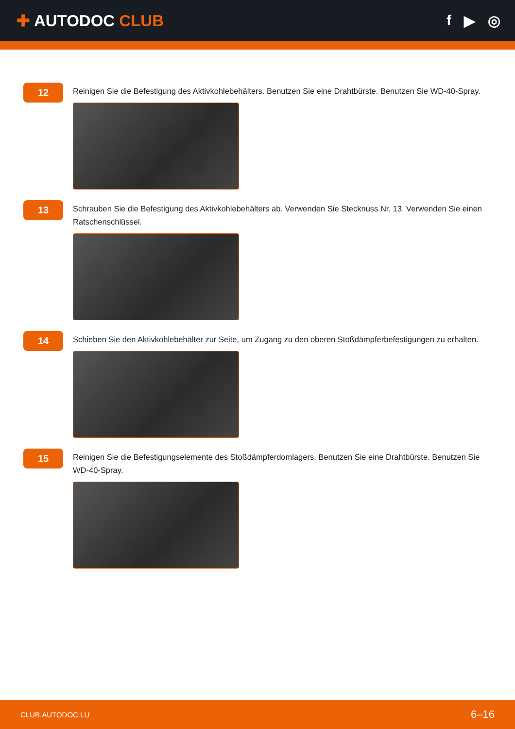✚ AUTODOC CLUB f ▶ ◎
12
Reinigen Sie die Befestigung des Aktivkohlebehälters. Benutzen Sie eine Drahtbürste. Benutzen Sie WD-40-Spray.
13
Schrauben Sie die Befestigung des Aktivkohlebehälters ab. Verwenden Sie Stecknuss Nr. 13. Verwenden Sie einen Ratschenschlüssel.
14
Schieben Sie den Aktivkohlebehälter zur Seite, um Zugang zu den oberen Stoßdämpferbefestigungen zu erhalten.
15
Reinigen Sie die Befestigungselemente des Stoßdämpferdomlagers. Benutzen Sie eine Drahtbürste. Benutzen Sie WD-40-Spray.
CLUB.AUTODOC.LU 6–16